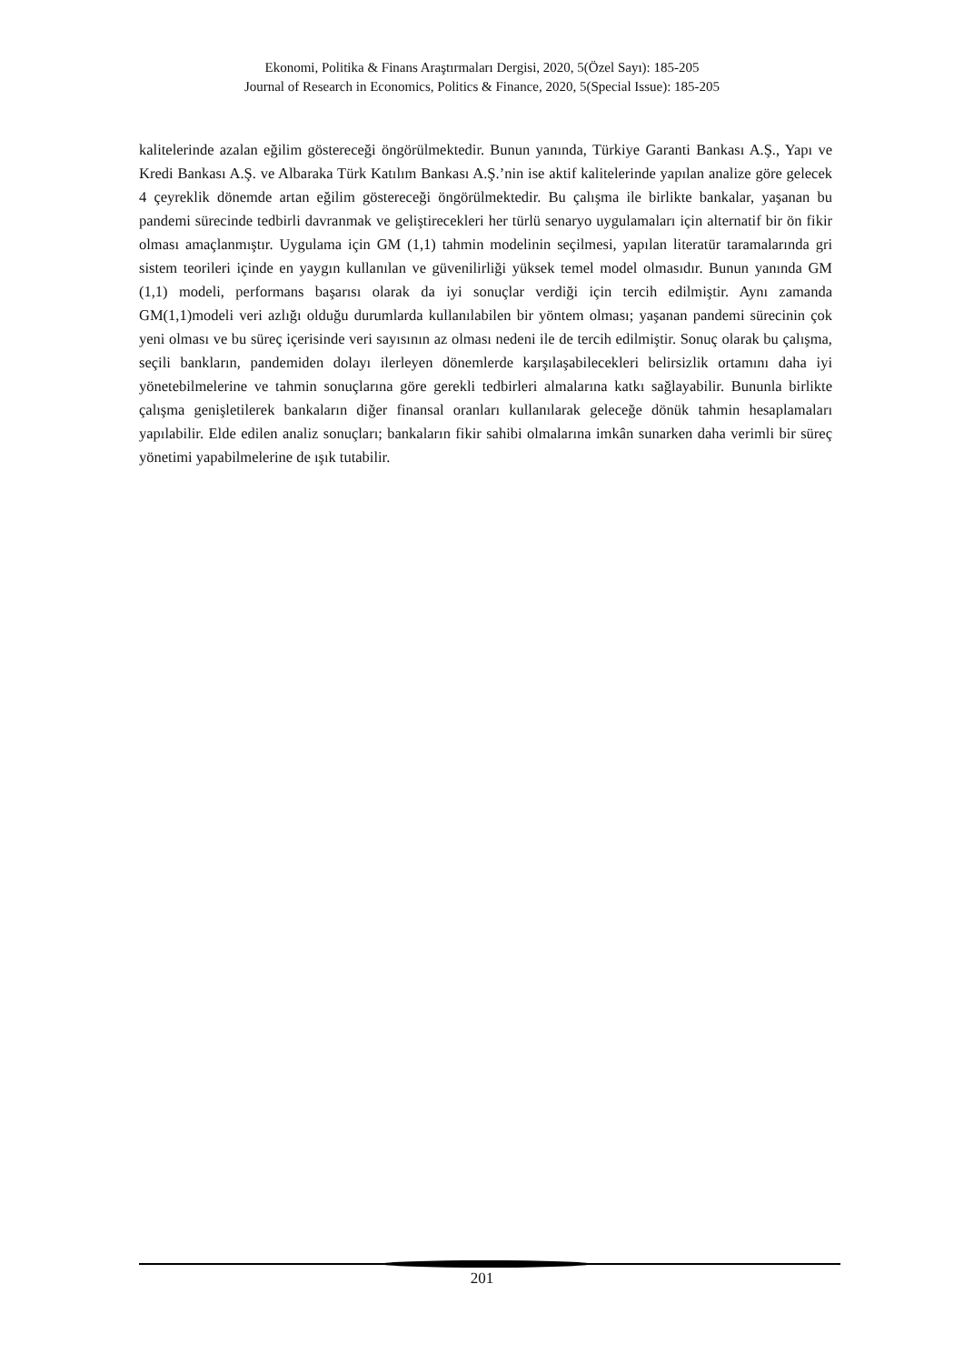Ekonomi, Politika & Finans Araştırmaları Dergisi, 2020, 5(Özel Sayı): 185-205
Journal of Research in Economics, Politics & Finance, 2020, 5(Special Issue): 185-205
kalitelerinde azalan eğilim göstereceği öngörülmektedir. Bunun yanında, Türkiye Garanti Bankası A.Ş., Yapı ve Kredi Bankası A.Ş. ve Albaraka Türk Katılım Bankası A.Ş.’nin ise aktif kalitelerinde yapılan analize göre gelecek 4 çeyreklik dönemde artan eğilim göstereceği öngörülmektedir. Bu çalışma ile birlikte bankalar, yaşanan bu pandemi sürecinde tedbirli davranmak ve geliştirecekleri her türlü senaryo uygulamaları için alternatif bir ön fikir olması amaçlanmıştır. Uygulama için GM (1,1) tahmin modelinin seçilmesi, yapılan literatür taramalarında gri sistem teorileri içinde en yaygın kullanılan ve güvenilirliği yüksek temel model olmasıdır. Bunun yanında GM (1,1) modeli, performans başarısı olarak da iyi sonuçlar verdiği için tercih edilmiştir. Aynı zamanda GM(1,1)modeli veri azlığı olduğu durumlarda kullanılabilen bir yöntem olması; yaşanan pandemi sürecinin çok yeni olması ve bu süreç içerisinde veri sayısının az olması nedeni ile de tercih edilmiştir. Sonuç olarak bu çalışma, seçili bankların, pandemiden dolayı ilerleyen dönemlerde karşılaşabilecekleri belirsizlik ortamını daha iyi yönetebilmelerine ve tahmin sonuçlarına göre gerekli tedbirleri almalarına katkı sağlayabilir. Bununla birlikte çalışma genişletilerek bankaların diğer finansal oranları kullanılarak geleceğe dönük tahmin hesaplamaları yapılabilir. Elde edilen analiz sonuçları; bankaların fikir sahibi olmalarına imkân sunarken daha verimli bir süreç yönetimi yapabilmelerine de ışık tutabilir.
201